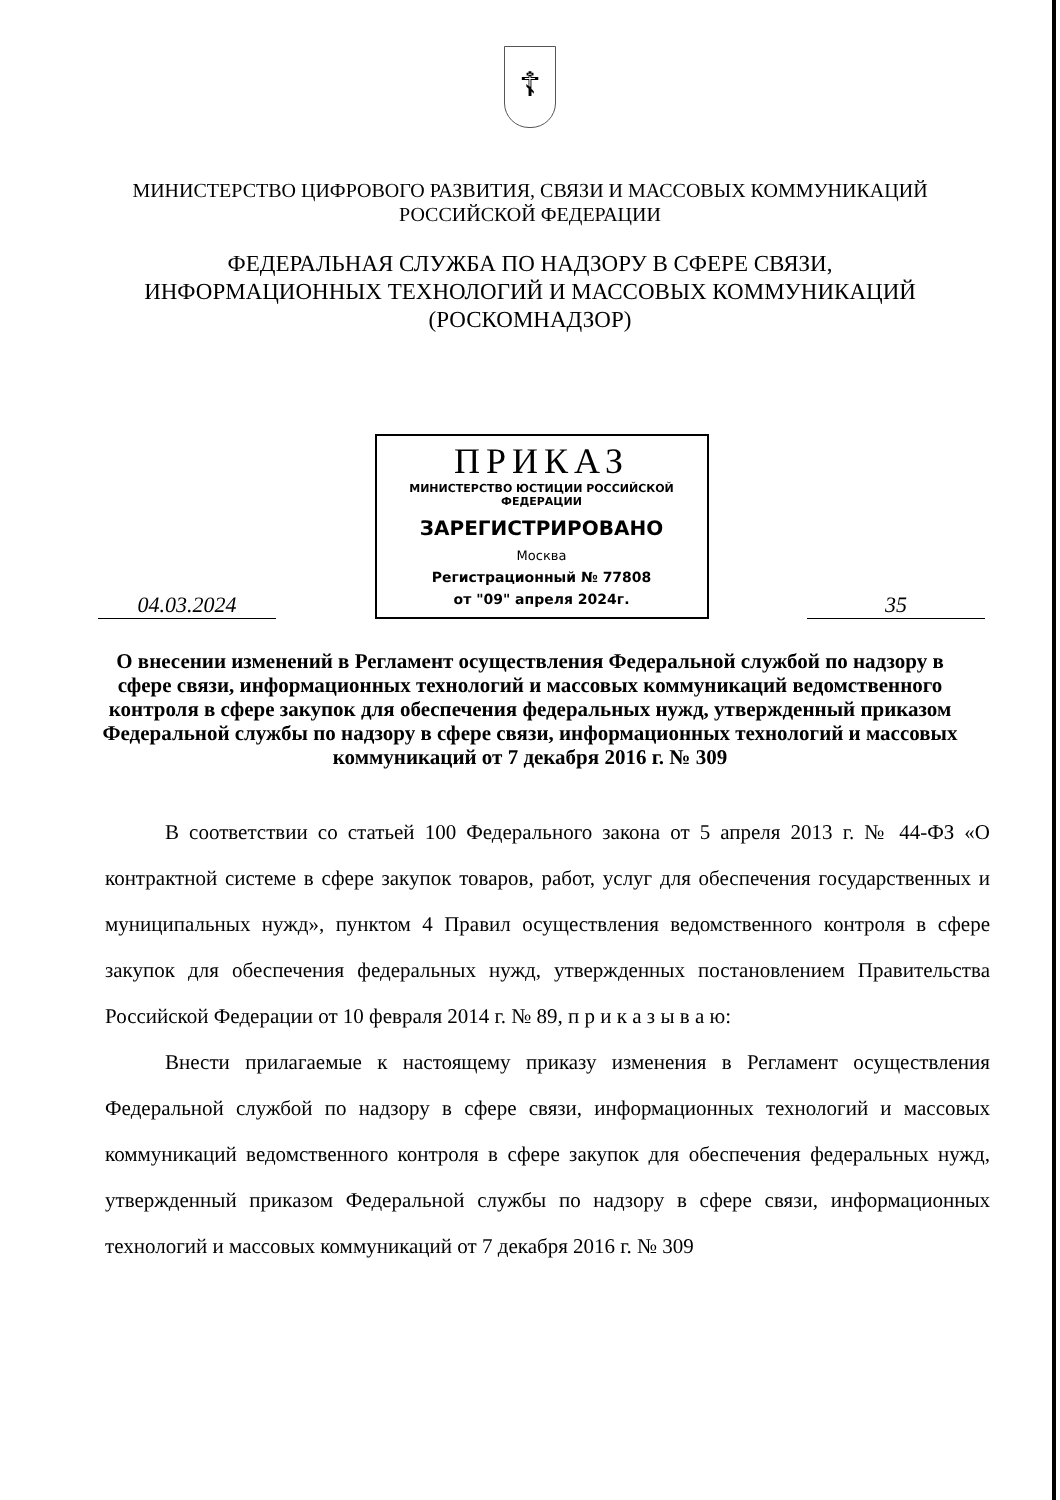☦
МИНИСТЕРСТВО ЦИФРОВОГО РАЗВИТИЯ, СВЯЗИ И МАССОВЫХ КОММУНИКАЦИЙ
РОССИЙСКОЙ ФЕДЕРАЦИИ
ФЕДЕРАЛЬНАЯ СЛУЖБА ПО НАДЗОРУ В СФЕРЕ СВЯЗИ,
ИНФОРМАЦИОННЫХ ТЕХНОЛОГИЙ И МАССОВЫХ КОММУНИКАЦИЙ
(РОСКОМНАДЗОР)
04.03.2024
ПРИКАЗ
МИНИСТЕРСТВО ЮСТИЦИИ РОССИЙСКОЙ ФЕДЕРАЦИИ
ЗАРЕГИСТРИРОВАНО
Москва
Регистрационный № 77808
от "09" апреля 2024г.
35
О внесении изменений в Регламент осуществления Федеральной службой по надзору в сфере связи, информационных технологий и массовых коммуникаций ведомственного контроля в сфере закупок для обеспечения федеральных нужд, утвержденный приказом Федеральной службы по надзору в сфере связи, информационных технологий и массовых коммуникаций от 7 декабря 2016 г. № 309
В соответствии со статьей 100 Федерального закона от 5 апреля 2013 г. № 44-ФЗ «О контрактной системе в сфере закупок товаров, работ, услуг для обеспечения государственных и муниципальных нужд», пунктом 4 Правил осуществления ведомственного контроля в сфере закупок для обеспечения федеральных нужд, утвержденных постановлением Правительства Российской Федерации от 10 февраля 2014 г. № 89, п р и к а з ы в а ю:
Внести прилагаемые к настоящему приказу изменения в Регламент осуществления Федеральной службой по надзору в сфере связи, информационных технологий и массовых коммуникаций ведомственного контроля в сфере закупок для обеспечения федеральных нужд, утвержденный приказом Федеральной службы по надзору в сфере связи, информационных технологий и массовых коммуникаций от 7 декабря 2016 г. № 309